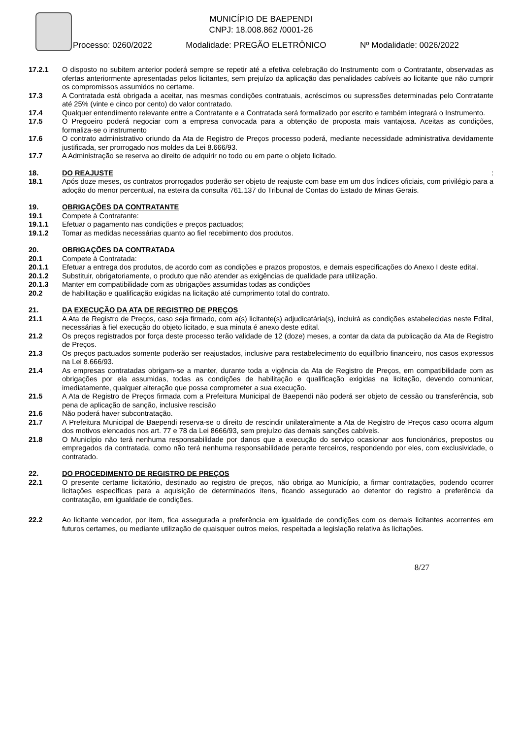MUNICÍPIO DE BAEPENDI
CNPJ: 18.008.862 /0001-26
Processo: 0260/2022 Modalidade: PREGÃO ELETRÔNICO Nº Modalidade: 0026/2022
17.2.1 O disposto no subitem anterior poderá sempre se repetir até a efetiva celebração do Instrumento com o Contratante, observadas as ofertas anteriormente apresentadas pelos licitantes, sem prejuízo da aplicação das penalidades cabíveis ao licitante que não cumprir os compromissos assumidos no certame.
17.3 A Contratada está obrigada a aceitar, nas mesmas condições contratuais, acréscimos ou supressões determinadas pelo Contratante até 25% (vinte e cinco por cento) do valor contratado.
17.4 Qualquer entendimento relevante entre a Contratante e a Contratada será formalizado por escrito e também integrará o Instrumento.
17.5 O Pregoeiro poderá negociar com a empresa convocada para a obtenção de proposta mais vantajosa. Aceitas as condições, formaliza-se o instrumento
17.6 O contrato administrativo oriundo da Ata de Registro de Preços processo poderá, mediante necessidade administrativa devidamente justificada, ser prorrogado nos moldes da Lei 8.666/93.
17.7 A Administração se reserva ao direito de adquirir no todo ou em parte o objeto licitado.
18. DO REAJUSTE
:
18.1 Após doze meses, os contratos prorrogados poderão ser objeto de reajuste com base em um dos índices oficiais, com privilégio para a adoção do menor percentual, na esteira da consulta 761.137 do Tribunal de Contas do Estado de Minas Gerais.
19. OBRIGAÇÕES DA CONTRATANTE
19.1 Compete à Contratante:
19.1.1 Efetuar o pagamento nas condições e preços pactuados;
19.1.2 Tomar as medidas necessárias quanto ao fiel recebimento dos produtos.
20. OBRIGAÇÕES DA CONTRATADA
20.1 Compete à Contratada:
20.1.1 Efetuar a entrega dos produtos, de acordo com as condições e prazos propostos, e demais especificações do Anexo I deste edital.
20.1.2 Substituir, obrigatoriamente, o produto que não atender as exigências de qualidade para utilização.
20.1.3 Manter em compatibilidade com as obrigações assumidas todas as condições
20.2 de habilitação e qualificação exigidas na licitação até cumprimento total do contrato.
21. DA EXECUÇÃO DA ATA DE REGISTRO DE PREÇOS
21.1 A Ata de Registro de Preços, caso seja firmado, com a(s) licitante(s) adjudicatária(s), incluirá as condições estabelecidas neste Edital, necessárias à fiel execução do objeto licitado, e sua minuta é anexo deste edital.
21.2 Os preços registrados por força deste processo terão validade de 12 (doze) meses, a contar da data da publicação da Ata de Registro de Preços.
21.3 Os preços pactuados somente poderão ser reajustados, inclusive para restabelecimento do equilíbrio financeiro, nos casos expressos na Lei 8.666/93.
21.4 As empresas contratadas obrigam-se a manter, durante toda a vigência da Ata de Registro de Preços, em compatibilidade com as obrigações por ela assumidas, todas as condições de habilitação e qualificação exigidas na licitação, devendo comunicar, imediatamente, qualquer alteração que possa comprometer a sua execução.
21.5 A Ata de Registro de Preços firmada com a Prefeitura Municipal de Baependi não poderá ser objeto de cessão ou transferência, sob pena de aplicação de sanção, inclusive rescisão
21.6 Não poderá haver subcontratação.
21.7 A Prefeitura Municipal de Baependi reserva-se o direito de rescindir unilateralmente a Ata de Registro de Preços caso ocorra algum dos motivos elencados nos art. 77 e 78 da Lei 8666/93, sem prejuízo das demais sanções cabíveis.
21.8 O Município não terá nenhuma responsabilidade por danos que a execução do serviço ocasionar aos funcionários, prepostos ou empregados da contratada, como não terá nenhuma responsabilidade perante terceiros, respondendo por eles, com exclusividade, o contratado.
22. DO PROCEDIMENTO DE REGISTRO DE PREÇOS
22.1 O presente certame licitatório, destinado ao registro de preços, não obriga ao Município, a firmar contratações, podendo ocorrer licitações específicas para a aquisição de determinados itens, ficando assegurado ao detentor do registro a preferência da contratação, em igualdade de condições.
22.2 Ao licitante vencedor, por item, fica assegurada a preferência em igualdade de condições com os demais licitantes acorrentes em futuros certames, ou mediante utilização de quaisquer outros meios, respeitada a legislação relativa às licitações.
8/27